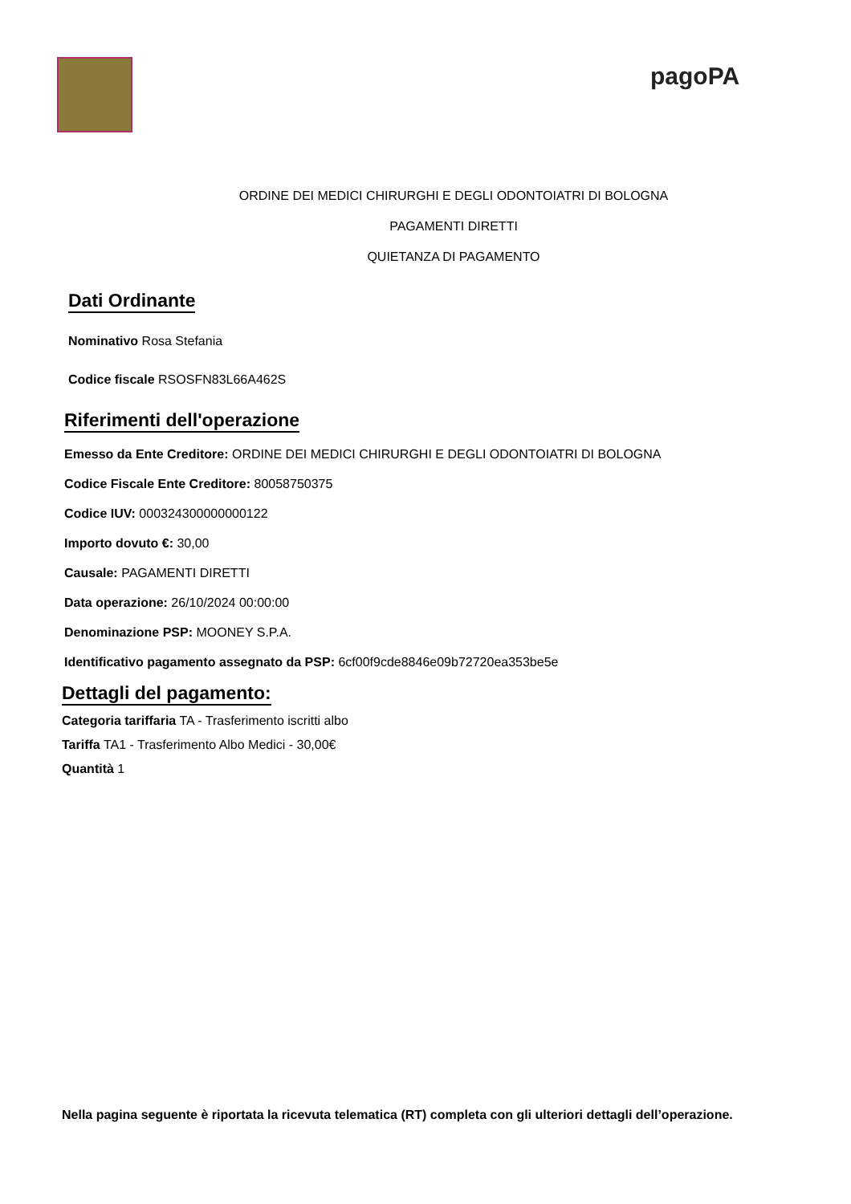pagoPA
ORDINE DEI MEDICI CHIRURGHI E DEGLI ODONTOIATRI DI BOLOGNA
PAGAMENTI DIRETTI
QUIETANZA DI PAGAMENTO
Dati Ordinante
Nominativo Rosa Stefania
Codice fiscale RSOSFN83L66A462S
Riferimenti dell'operazione
Emesso da Ente Creditore: ORDINE DEI MEDICI CHIRURGHI E DEGLI ODONTOIATRI DI BOLOGNA
Codice Fiscale Ente Creditore: 80058750375
Codice IUV: 000324300000000122
Importo dovuto €: 30,00
Causale: PAGAMENTI DIRETTI
Data operazione: 26/10/2024 00:00:00
Denominazione PSP: MOONEY S.P.A.
Identificativo pagamento assegnato da PSP: 6cf00f9cde8846e09b72720ea353be5e
Dettagli del pagamento:
Categoria tariffaria TA - Trasferimento iscritti albo
Tariffa TA1 - Trasferimento Albo Medici - 30,00€
Quantità 1
Nella pagina seguente è riportata la ricevuta telematica (RT) completa con gli ulteriori dettagli dell’operazione.